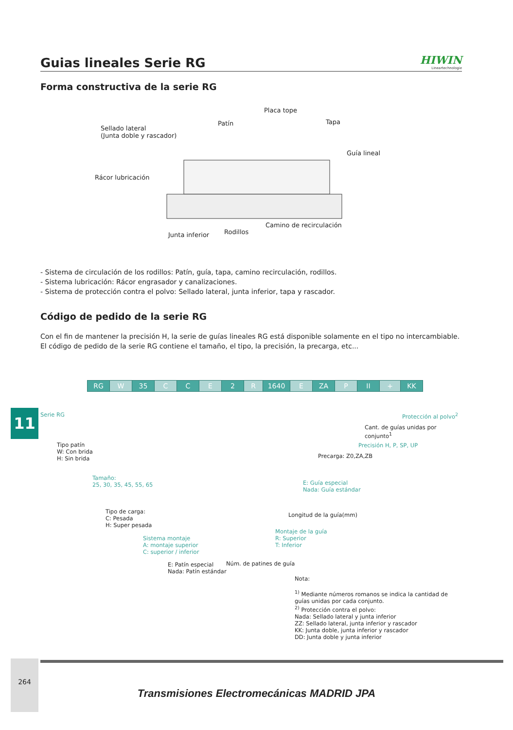Guias lineales Serie RG
HIWIN
Lineartechnologie
Forma constructiva de la serie RG
Placa tope
Patín Tapa
Sellado lateral
(Junta doble y rascador)
Guía lineal
Rácor lubricación
Camino de recirculación
Rodillos Junta inferior
- Sistema de circulación de los rodillos: Patín, guía, tapa, camino recirculación, rodillos.
- Sistema lubricación: Rácor engrasador y canalizaciones.
- Sistema de protección contra el polvo: Sellado lateral, junta inferior, tapa y rascador.
Código de pedido de la serie RG
Con el fin de mantener la precisión H, la serie de guías lineales RG está disponible solamente en el tipo no intercambiable. El código de pedido de la serie RG contiene el tamaño, el tipo, la precisión, la precarga, etc...
| RG | W | 35 | C | C | E | 2 | R | 1640 | E | ZA | P | II | + | KK |
Serie RG
Tipo patín
W: Con brida
H: Sin brida
Tamaño:
25, 30, 35, 45, 55, 65
Tipo de carga:
C: Pesada
H: Super pesada
Sistema montaje
A: montaje superior
C: superior / inferior
E: Patín especial
Nada: Patín estándar
Núm. de patines de guía
Montaje de la guía
R: Superior
T: Inferior
Longitud de la guía(mm)
E: Guía especial
Nada: Guía estándar
Precarga: Z0,ZA,ZB
Precisión H, P, SP, UP
Cant. de guías unidas por conjunto<sup>1</sup>
Protección al polvo<sup>2</sup>
Nota:
<sup>1)</sup> Mediante números romanos se indica la cantidad de guías unidas por cada conjunto.
<sup>2)</sup> Protección contra el polvo:
Nada: Sellado lateral y junta inferior
ZZ: Sellado lateral, junta inferior y rascador
KK: Junta doble, junta inferior y rascador
DD: Junta doble y junta inferior
11
264
Transmisiones Electromecánicas MADRID JPA